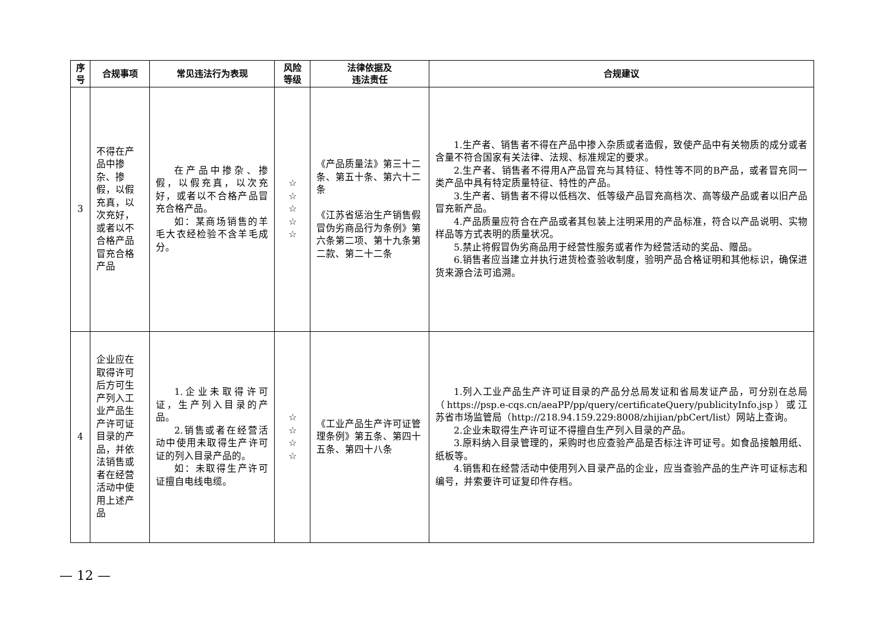| 序 号 | 合规事项 | 常见违法行为表现 | 风险 等级 | 法律依据及 违法责任 | 合规建议 |
| --- | --- | --- | --- | --- | --- |
| 3 | 不得在产品中掺杂、掺假，以假充真，以次充好，或者以不合格产品冒充合格产品 | 在产品中掺杂、掺假，以假充真，以次充好，或者以不合格产品冒充合格产品。 如：某商场销售的羊毛大衣经检验不含羊毛成分。 | ☆ ☆ ☆ ☆ ☆ | 《产品质量法》第三十二条、第五十条、第六十二条 《江苏省惩治生产销售假冒伪劣商品行为条例》第六条第二项、第十九条第二款、第二十二条 | 1.生产者、销售者不得在产品中掺入杂质或者造假，致使产品中有关物质的成分或者含量不符合国家有关法律、法规、标准规定的要求。 2.生产者、销售者不得用A产品冒充与其特征、特性等不同的B产品，或者冒充同一类产品中具有特定质量特征、特性的产品。 3.生产者、销售者不得以低档次、低等级产品冒充高档次、高等级产品或者以旧产品冒充新产品。 4.产品质量应符合在产品或者其包装上注明采用的产品标准，符合以产品说明、实物样品等方式表明的质量状况。 5.禁止将假冒伪劣商品用于经营性服务或者作为经营活动的奖品、赠品。 6.销售者应当建立并执行进货检查验收制度，验明产品合格证明和其他标识，确保进货来源合法可追溯。 |
| 4 | 企业应在取得许可后方可生产列入工业产品生产许可证目录的产品，并依法销售或者在经营活动中使用上述产品 | 1.企业未取得许可证，生产列入目录的产品。 2.销售或者在经营活动中使用未取得生产许可证的列入目录产品的。 如：未取得生产许可证擅自电线电缆。 | ☆ ☆ ☆ ☆ | 《工业产品生产许可证管理条例》第五条、第四十五条、第四十八条 | 1.列入工业产品生产许可证目录的产品分总局发证和省局发证产品，可分别在总局（https://psp.e-cqs.cn/aeaPP/pp/query/certificateQuery/publicityInfo.jsp）或江苏省市场监管局（http://218.94.159.229:8008/zhijian/pbCert/list）网站上查询。 2.企业未取得生产许可证不得擅自生产列入目录的产品。 3.原料纳入目录管理的，采购时也应查验产品是否标注许可证号。如食品接触用纸、纸板等。 4.销售和在经营活动中使用列入目录产品的企业，应当查验产品的生产许可证标志和编号，并索要许可证复印件存档。 |
— 12 —